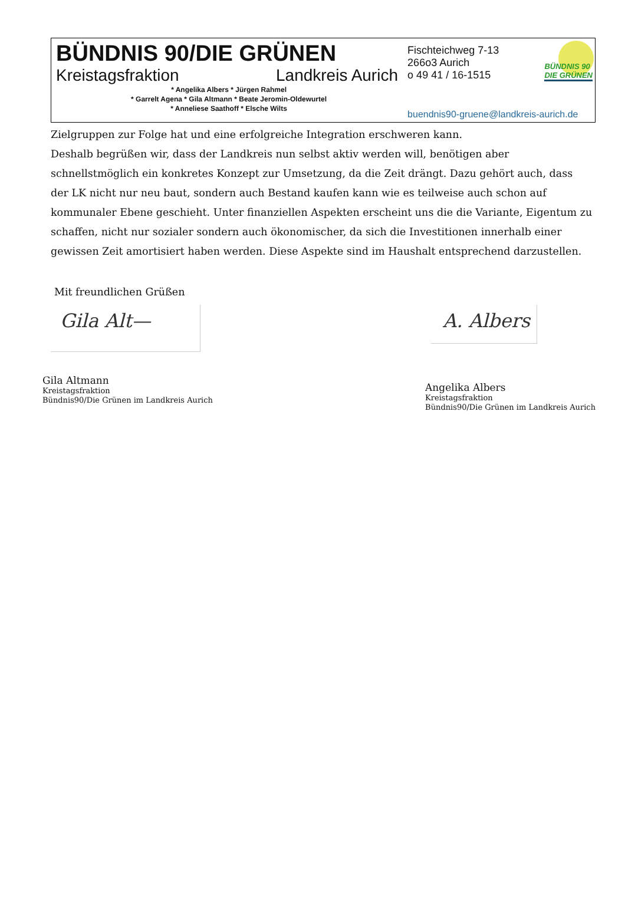BÜNDNIS 90/DIE GRÜNEN
Kreistagsfraktion Landkreis Aurich
* Angelika Albers * Jürgen Rahmel
* Garrelt Agena * Gila Altmann * Beate Jeromin-Oldewurtel
* Anneliese Saathoff * Elsche Wilts
Fischteichweg 7-13
266o3 Aurich
o 49 41 / 16-1515
buendnis90-gruene@landkreis-aurich.de
BÜNDNIS 90
DIE GRÜNEN
Zielgruppen zur Folge hat und eine erfolgreiche Integration erschweren kann.
Deshalb begrüßen wir, dass der Landkreis nun selbst aktiv werden will, benötigen aber schnellstmöglich ein konkretes Konzept zur Umsetzung, da die Zeit drängt. Dazu gehört auch, dass der LK nicht nur neu baut, sondern auch Bestand kaufen kann wie es teilweise auch schon auf kommunaler Ebene geschieht. Unter finanziellen Aspekten erscheint uns die die Variante, Eigentum zu schaffen, nicht nur sozialer sondern auch ökonomischer, da sich die Investitionen innerhalb einer gewissen Zeit amortisiert haben werden. Diese Aspekte sind im Haushalt entsprechend darzustellen.
Mit freundlichen Grüßen
Gila Alt—
Gila Altmann
Kreistagsfraktion
Bündnis90/Die Grünen im Landkreis Aurich
A. Albers
Angelika Albers
Kreistagsfraktion
Bündnis90/Die Grünen im Landkreis Aurich